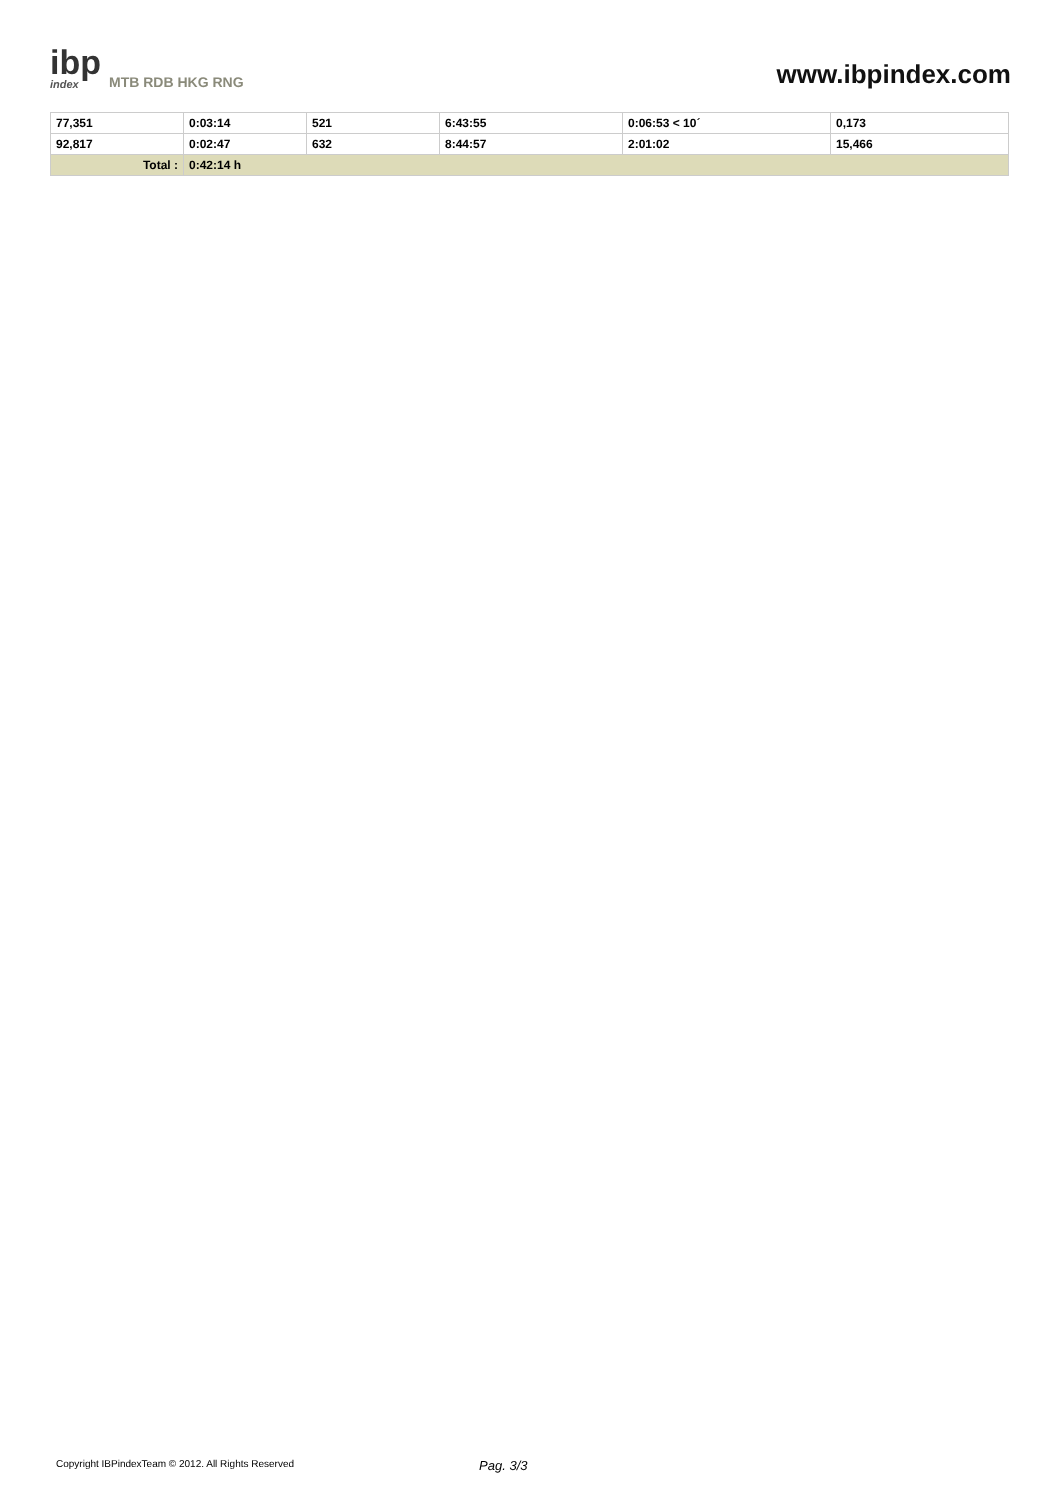ibp
index
MTB RDB HKG RNG
www.ibpindex.com
| 77,351 | 0:03:14 | 521 | 6:43:55 | 0:06:53 < 10´ | 0,173 |
| 92,817 | 0:02:47 | 632 | 8:44:57 | 2:01:02 | 15,466 |
| Total : | 0:42:14 h | | | | |
Copyright IBPindexTeam © 2012. All Rights Reserved Pag. 3/3